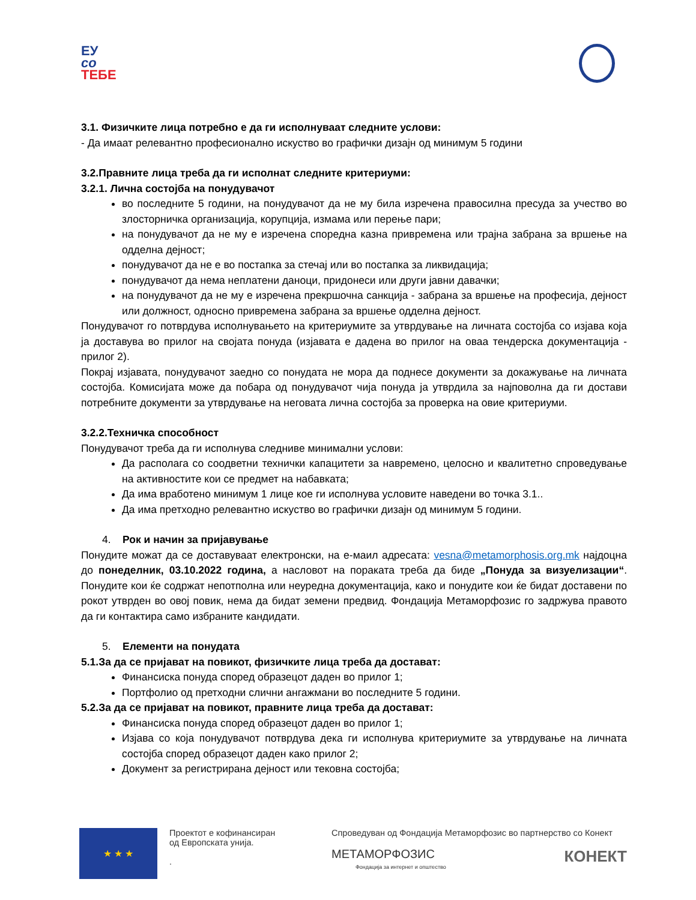ЕУ
со
ТЕБЕ
3.1. Физичките лица потребно е да ги исполнуваат следните услови:
- Да имаат релевантно професионално искуство во графички дизајн од минимум 5 години
3.2.Правните лица треба да ги исполнат следните критериуми:
3.2.1. Лична состојба на понудувачот
во последните 5 години, на понудувачот да не му била изречена правосилна пресуда за учество во злосторничка организација, корупција, измама или перење пари;
на понудувачот да не му е изречена споредна казна привремена или трајна забрана за вршење на одделна дејност;
понудувачот да не е во постапка за стечај или во постапка за ликвидација;
понудувачот да нема неплатени даноци, придонеси или други јавни давачки;
на понудувачот да не му е изречена прекршочна санкција - забрана за вршење на професија, дејност или должност, односно привремена забрана за вршење одделна дејност.
Понудувачот го потврдува исполнувањето на критериумите за утврдување на личната состојба со изјава која ја доставува во прилог на својата понуда (изјавата е дадена во прилог на оваа тендерска документација - прилог 2).
Покрај изјавата, понудувачот заедно со понудата не мора да поднесе документи за докажување на личната состојба. Комисијата може да побара од понудувачот чија понуда ја утврдила за најповолна да ги достави потребните документи за утврдување на неговата лична состојба за проверка на овие критериуми.
3.2.2.Техничка способност
Понудувачот треба да ги исполнува следниве минимални услови:
Да располага со соодветни технички капацитети за навремено, целосно и квалитетно спроведување на активностите кои се предмет на набавката;
Да има вработено минимум 1 лице кое ги исполнува условите наведени во точка 3.1..
Да има претходно релевантно искуство во графички дизајн од минимум 5 години.
4. Рок и начин за пријавување
Понудите можат да се доставуваат електронски, на е-маил адресата: vesna@metamorphosis.org.mk најдоцна до понеделник, 03.10.2022 година, а насловот на пораката треба да биде „Понуда за визуелизации“. Понудите кои ќе содржат непотполна или неуредна документација, како и понудите кои ќе бидат доставени по рокот утврден во овој повик, нема да бидат земени предвид. Фондација Метаморфозис го задржува правото да ги контактира само избраните кандидати.
5. Елементи на понудата
5.1.За да се пријават на повикот, физичките лица треба да достават:
Финансиска понуда според образецот даден во прилог 1;
Портфолио од претходни слични ангажмани во последните 5 години.
5.2.За да се пријават на повикот, правните лица треба да достават:
Финансиска понуда според образецот даден во прилог 1;
Изјава со која понудувачот потврдува дека ги исполнува критериумите за утврдување на личната состојба според образецот даден како прилог 2;
Документ за регистрирана дејност или тековна состојба;
★ ★ ★
Проектот е кофинансиран
од Европската унија.
.
Спроведуван од Фондација Метаморфозис во партнерство со Конект
МЕТАМОРФОЗИС КОНЕКТ
Фондација за интернет и општество